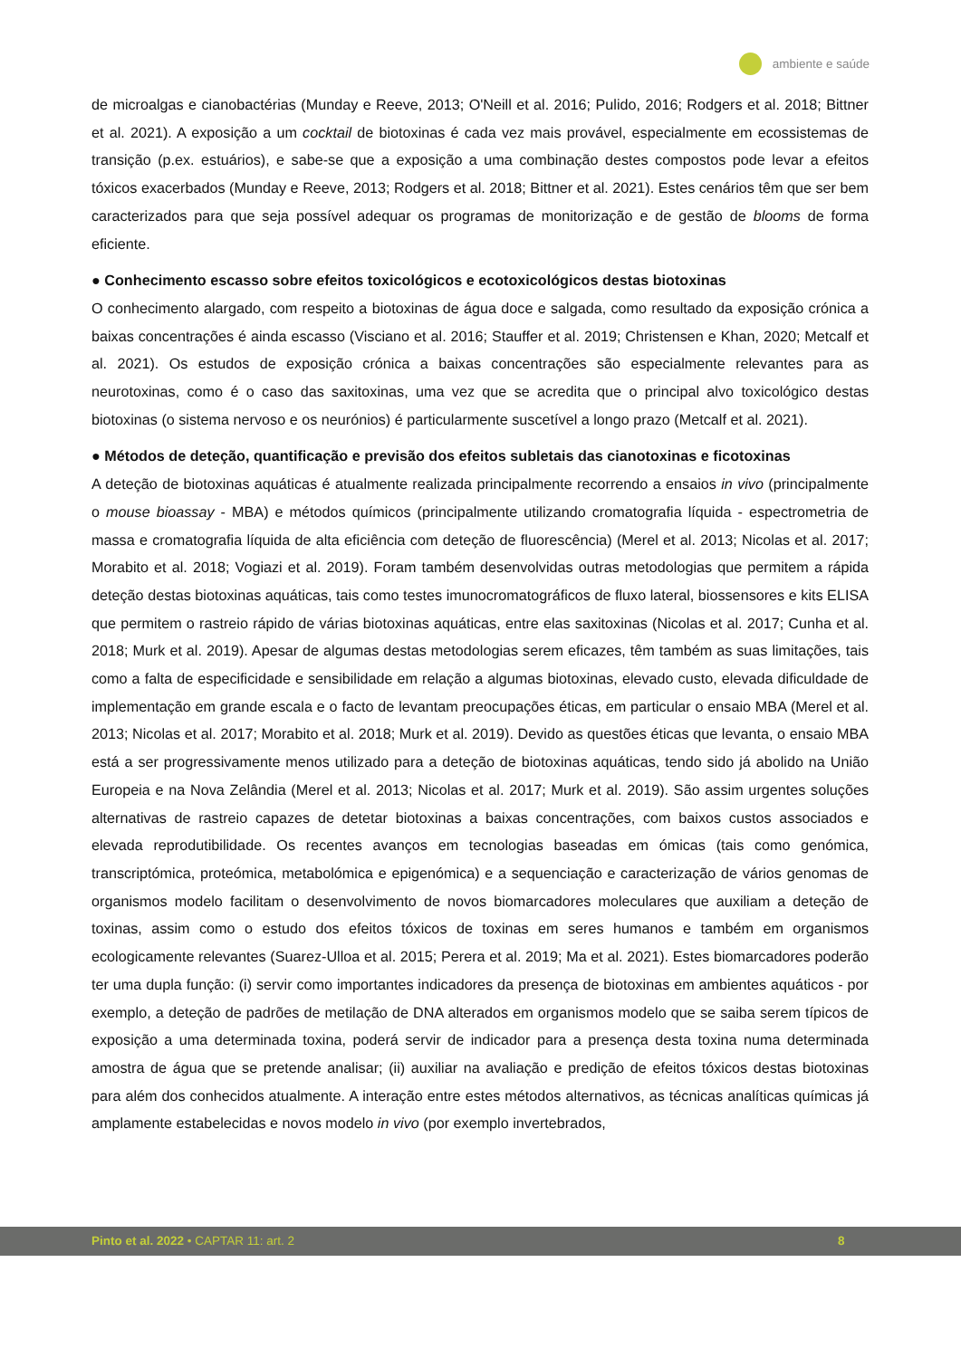ambiente e saúde
de microalgas e cianobactérias (Munday e Reeve, 2013; O'Neill et al. 2016; Pulido, 2016; Rodgers et al. 2018; Bittner et al. 2021). A exposição a um cocktail de biotoxinas é cada vez mais provável, especialmente em ecossistemas de transição (p.ex. estuários), e sabe-se que a exposição a uma combinação destes compostos pode levar a efeitos tóxicos exacerbados (Munday e Reeve, 2013; Rodgers et al. 2018; Bittner et al. 2021). Estes cenários têm que ser bem caracterizados para que seja possível adequar os programas de monitorização e de gestão de blooms de forma eficiente.
● Conhecimento escasso sobre efeitos toxicológicos e ecotoxicológicos destas biotoxinas
O conhecimento alargado, com respeito a biotoxinas de água doce e salgada, como resultado da exposição crónica a baixas concentrações é ainda escasso (Visciano et al. 2016; Stauffer et al. 2019; Christensen e Khan, 2020; Metcalf et al. 2021). Os estudos de exposição crónica a baixas concentrações são especialmente relevantes para as neurotoxinas, como é o caso das saxitoxinas, uma vez que se acredita que o principal alvo toxicológico destas biotoxinas (o sistema nervoso e os neurónios) é particularmente suscetível a longo prazo (Metcalf et al. 2021).
● Métodos de deteção, quantificação e previsão dos efeitos subletais das cianotoxinas e ficotoxinas
A deteção de biotoxinas aquáticas é atualmente realizada principalmente recorrendo a ensaios in vivo (principalmente o mouse bioassay - MBA) e métodos químicos (principalmente utilizando cromatografia líquida - espectrometria de massa e cromatografia líquida de alta eficiência com deteção de fluorescência) (Merel et al. 2013; Nicolas et al. 2017; Morabito et al. 2018; Vogiazi et al. 2019). Foram também desenvolvidas outras metodologias que permitem a rápida deteção destas biotoxinas aquáticas, tais como testes imunocromatográficos de fluxo lateral, biossensores e kits ELISA que permitem o rastreio rápido de várias biotoxinas aquáticas, entre elas saxitoxinas (Nicolas et al. 2017; Cunha et al. 2018; Murk et al. 2019). Apesar de algumas destas metodologias serem eficazes, têm também as suas limitações, tais como a falta de especificidade e sensibilidade em relação a algumas biotoxinas, elevado custo, elevada dificuldade de implementação em grande escala e o facto de levantam preocupações éticas, em particular o ensaio MBA (Merel et al. 2013; Nicolas et al. 2017; Morabito et al. 2018; Murk et al. 2019). Devido as questões éticas que levanta, o ensaio MBA está a ser progressivamente menos utilizado para a deteção de biotoxinas aquáticas, tendo sido já abolido na União Europeia e na Nova Zelândia (Merel et al. 2013; Nicolas et al. 2017; Murk et al. 2019). São assim urgentes soluções alternativas de rastreio capazes de detetar biotoxinas a baixas concentrações, com baixos custos associados e elevada reprodutibilidade. Os recentes avanços em tecnologias baseadas em ómicas (tais como genómica, transcriptómica, proteómica, metabolómica e epigenómica) e a sequenciação e caracterização de vários genomas de organismos modelo facilitam o desenvolvimento de novos biomarcadores moleculares que auxiliam a deteção de toxinas, assim como o estudo dos efeitos tóxicos de toxinas em seres humanos e também em organismos ecologicamente relevantes (Suarez-Ulloa et al. 2015; Perera et al. 2019; Ma et al. 2021). Estes biomarcadores poderão ter uma dupla função: (i) servir como importantes indicadores da presença de biotoxinas em ambientes aquáticos - por exemplo, a deteção de padrões de metilação de DNA alterados em organismos modelo que se saiba serem típicos de exposição a uma determinada toxina, poderá servir de indicador para a presença desta toxina numa determinada amostra de água que se pretende analisar; (ii) auxiliar na avaliação e predição de efeitos tóxicos destas biotoxinas para além dos conhecidos atualmente. A interação entre estes métodos alternativos, as técnicas analíticas químicas já amplamente estabelecidas e novos modelo in vivo (por exemplo invertebrados,
Pinto et al. 2022 • CAPTAR 11: art. 2 8